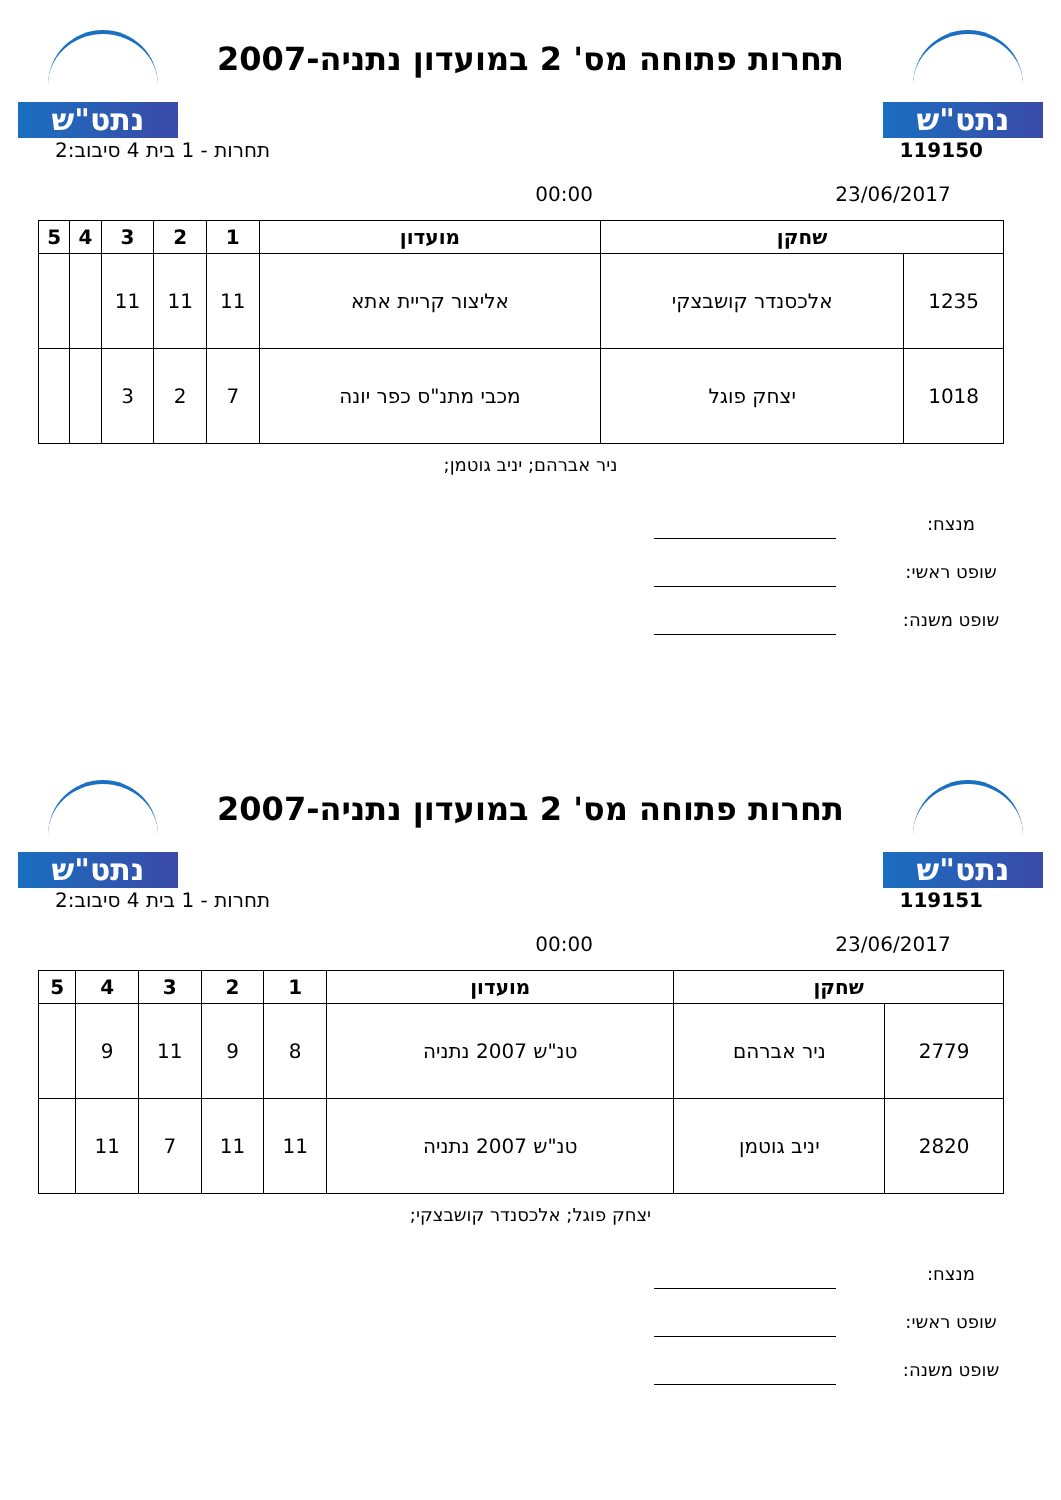נתט"ש
תחרות פתוחה מס' 2 במועדון נתניה-2007
נתט"ש
119150 תחרות - 1 בית 4 סיבוב:2
23/06/2017 00:00
| שחקן | | מועדון | 1 | 2 | 3 | 4 | 5 |
| --- | --- | --- | --- | --- | --- | --- | --- |
| 1235 | אלכסנדר קושבצקי | אליצור קריית אתא | 11 | 11 | 11 | | |
| 1018 | יצחק פוגל | מכבי מתנ"ס כפר יונה | 7 | 2 | 3 | | |
ניר אברהם; יניב גוטמן;
מנצח:
שופט ראשי:
שופט משנה:
נתט"ש
תחרות פתוחה מס' 2 במועדון נתניה-2007
נתט"ש
119151 תחרות - 1 בית 4 סיבוב:2
23/06/2017 00:00
| שחקן | | מועדון | 1 | 2 | 3 | 4 | 5 |
| --- | --- | --- | --- | --- | --- | --- | --- |
| 2779 | ניר אברהם | טנ"ש 2007 נתניה | 8 | 9 | 11 | 9 | |
| 2820 | יניב גוטמן | טנ"ש 2007 נתניה | 11 | 11 | 7 | 11 | |
יצחק פוגל; אלכסנדר קושבצקי;
מנצח:
שופט ראשי:
שופט משנה: